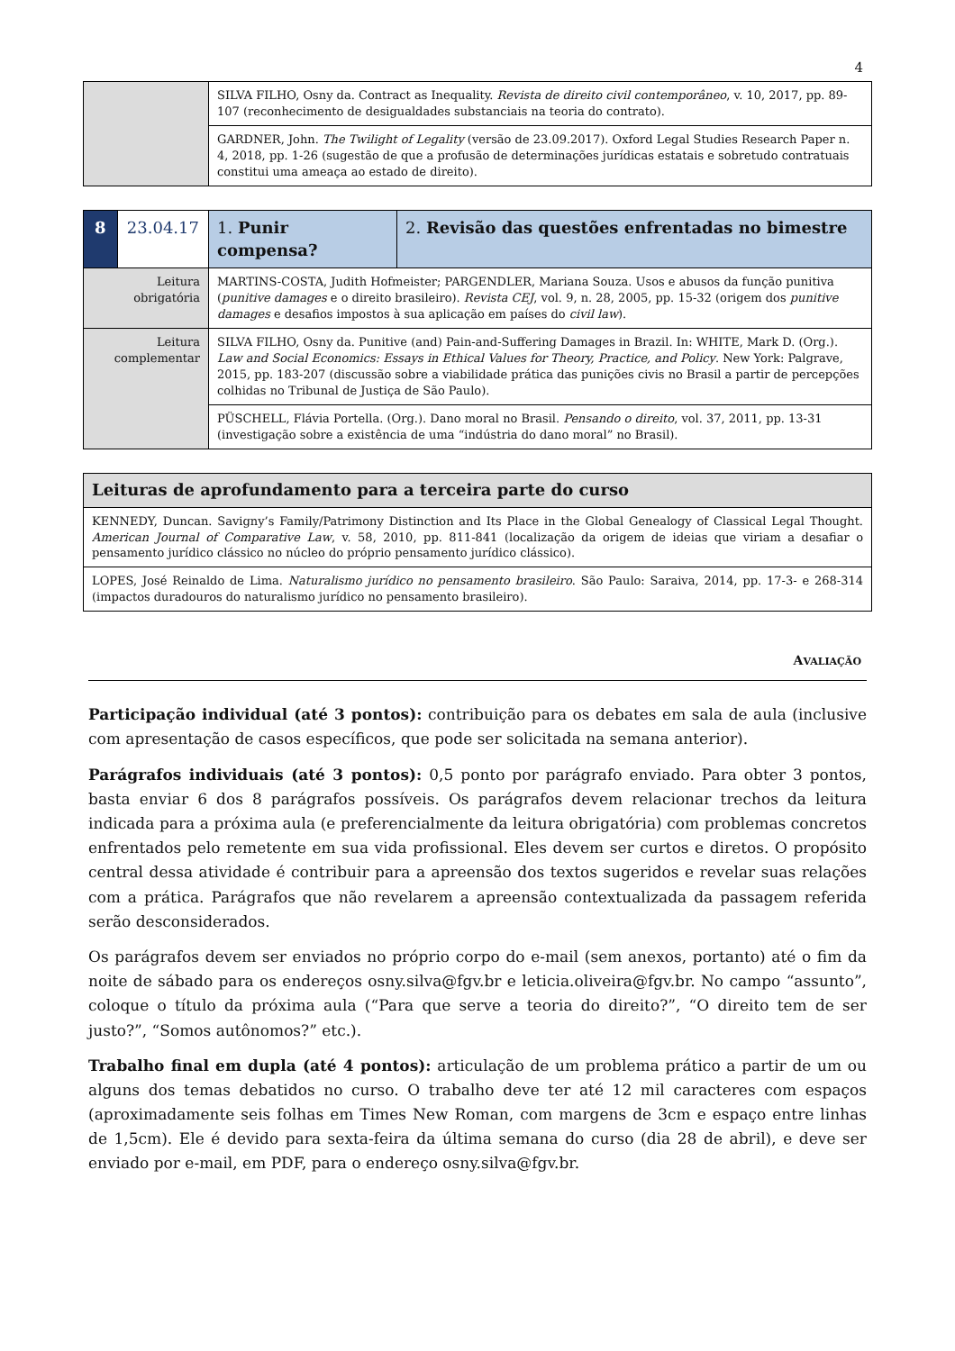4
| | SILVA FILHO, Osny da. Contract as Inequality. Revista de direito civil contemporâneo , v. 10, 2017, pp. 89-107 (reconhecimento de desigualdades substanciais na teoria do contrato). |
| | GARDNER, John. The Twilight of Legality (versão de 23.09.2017). Oxford Legal Studies Research Paper n. 4, 2018, pp. 1-26 (sugestão de que a profusão de determinações jurídicas estatais e sobretudo contratuais constitui uma ameaça ao estado de direito). |
| 8 | 23.04.17 | 1. Punir compensa? | 2. Revisão das questões enfrentadas no bimestre |
| Leitura obrigatória | | MARTINS-COSTA, Judith Hofmeister; PARGENDLER, Mariana Souza. Usos e abusos da função punitiva ( punitive damages e o direito brasileiro). Revista CEJ , vol. 9, n. 28, 2005, pp. 15-32 (origem dos punitive damages e desafios impostos à sua aplicação em países do civil law ). | |
| Leitura complementar | | SILVA FILHO, Osny da. Punitive (and) Pain-and-Suffering Damages in Brazil. In: WHITE, Mark D. (Org.). Law and Social Economics: Essays in Ethical Values for Theory, Practice, and Policy . New York: Palgrave, 2015, pp. 183-207 (discussão sobre a viabilidade prática das punições civis no Brasil a partir de percepções colhidas no Tribunal de Justiça de São Paulo). | |
| | | PÜSCHELL, Flávia Portella. (Org.). Dano moral no Brasil. Pensando o direito , vol. 37, 2011, pp. 13-31 (investigação sobre a existência de uma “indústria do dano moral” no Brasil). | |
| Leituras de aprofundamento para a terceira parte do curso |
| KENNEDY, Duncan. Savigny’s Family/Patrimony Distinction and Its Place in the Global Genealogy of Classical Legal Thought. American Journal of Comparative Law , v. 58, 2010, pp. 811-841 (localização da origem de ideias que viriam a desafiar o pensamento jurídico clássico no núcleo do próprio pensamento jurídico clássico). |
| LOPES, José Reinaldo de Lima. Naturalismo jurídico no pensamento brasileiro . São Paulo: Saraiva, 2014, pp. 17-3- e 268-314 (impactos duradouros do naturalismo jurídico no pensamento brasileiro). |
AVALIAÇÃO
Participação individual (até 3 pontos): contribuição para os debates em sala de aula (inclusive com apresentação de casos específicos, que pode ser solicitada na semana anterior).
Parágrafos individuais (até 3 pontos): 0,5 ponto por parágrafo enviado. Para obter 3 pontos, basta enviar 6 dos 8 parágrafos possíveis. Os parágrafos devem relacionar trechos da leitura indicada para a próxima aula (e preferencialmente da leitura obrigatória) com problemas concretos enfrentados pelo remetente em sua vida profissional. Eles devem ser curtos e diretos. O propósito central dessa atividade é contribuir para a apreensão dos textos sugeridos e revelar suas relações com a prática. Parágrafos que não revelarem a apreensão contextualizada da passagem referida serão desconsiderados.
Os parágrafos devem ser enviados no próprio corpo do e-mail (sem anexos, portanto) até o fim da noite de sábado para os endereços osny.silva@fgv.br e leticia.oliveira@fgv.br. No campo “assunto”, coloque o título da próxima aula (“Para que serve a teoria do direito?”, “O direito tem de ser justo?”, “Somos autônomos?” etc.).
Trabalho final em dupla (até 4 pontos): articulação de um problema prático a partir de um ou alguns dos temas debatidos no curso. O trabalho deve ter até 12 mil caracteres com espaços (aproximadamente seis folhas em Times New Roman, com margens de 3cm e espaço entre linhas de 1,5cm). Ele é devido para sexta-feira da última semana do curso (dia 28 de abril), e deve ser enviado por e-mail, em PDF, para o endereço osny.silva@fgv.br.